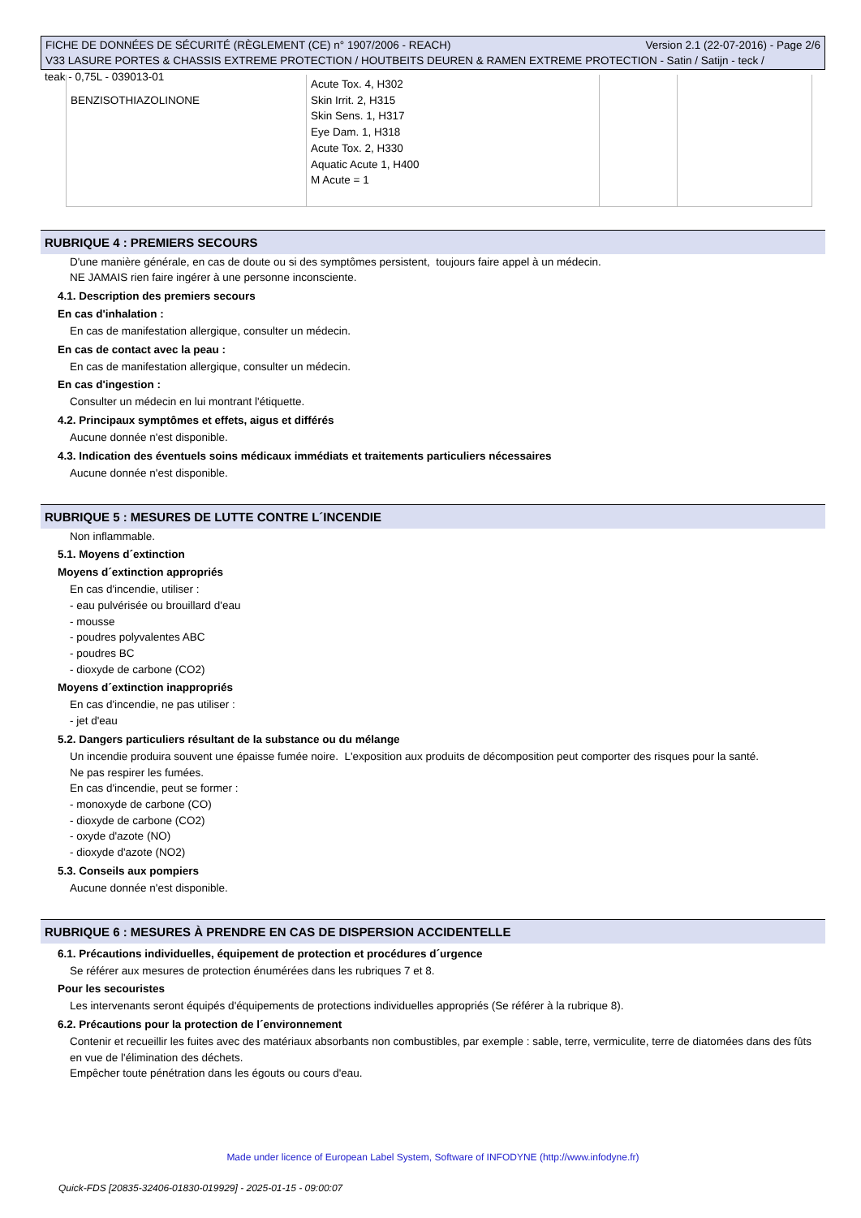Version 2.1 (22-07-2016) - Page 2/6 FICHE DE DONNÉES DE SÉCURITÉ (RÈGLEMENT (CE) n° 1907/2006 - REACH)
V33 LASURE PORTES & CHASSIS EXTREME PROTECTION / HOUTBEITS DEUREN & RAMEN EXTREME PROTECTION - Satin / Satijn - teck /
teak - 0,75L - 039013-01
| BENZISOTHIAZOLINONE | Acute Tox. 4, H302 Skin Irrit. 2, H315 Skin Sens. 1, H317 Eye Dam. 1, H318 Acute Tox. 2, H330 Aquatic Acute 1, H400 M Acute = 1 | | |
RUBRIQUE 4 : PREMIERS SECOURS
D'une manière générale, en cas de doute ou si des symptômes persistent, toujours faire appel à un médecin.
NE JAMAIS rien faire ingérer à une personne inconsciente.
4.1. Description des premiers secours
En cas d'inhalation :
En cas de manifestation allergique, consulter un médecin.
En cas de contact avec la peau :
En cas de manifestation allergique, consulter un médecin.
En cas d'ingestion :
Consulter un médecin en lui montrant l'étiquette.
4.2. Principaux symptômes et effets, aigus et différés
Aucune donnée n'est disponible.
4.3. Indication des éventuels soins médicaux immédiats et traitements particuliers nécessaires
Aucune donnée n'est disponible.
RUBRIQUE 5 : MESURES DE LUTTE CONTRE L´INCENDIE
Non inflammable.
5.1. Moyens d´extinction
Moyens d´extinction appropriés
En cas d'incendie, utiliser :
- eau pulvérisée ou brouillard d'eau
- mousse
- poudres polyvalentes ABC
- poudres BC
- dioxyde de carbone (CO2)
Moyens d´extinction inappropriés
En cas d'incendie, ne pas utiliser :
- jet d'eau
5.2. Dangers particuliers résultant de la substance ou du mélange
Un incendie produira souvent une épaisse fumée noire. L'exposition aux produits de décomposition peut comporter des risques pour la santé.
Ne pas respirer les fumées.
En cas d'incendie, peut se former :
- monoxyde de carbone (CO)
- dioxyde de carbone (CO2)
- oxyde d'azote (NO)
- dioxyde d'azote (NO2)
5.3. Conseils aux pompiers
Aucune donnée n'est disponible.
RUBRIQUE 6 : MESURES À PRENDRE EN CAS DE DISPERSION ACCIDENTELLE
6.1. Précautions individuelles, équipement de protection et procédures d´urgence
Se référer aux mesures de protection énumérées dans les rubriques 7 et 8.
Pour les secouristes
Les intervenants seront équipés d'équipements de protections individuelles appropriés (Se référer à la rubrique 8).
6.2. Précautions pour la protection de l´environnement
Contenir et recueillir les fuites avec des matériaux absorbants non combustibles, par exemple : sable, terre, vermiculite, terre de diatomées dans des fûts en vue de l'élimination des déchets.
Empêcher toute pénétration dans les égouts ou cours d'eau.
Made under licence of European Label System, Software of INFODYNE (http://www.infodyne.fr)
Quick-FDS [20835-32406-01830-019929] - 2025-01-15 - 09:00:07